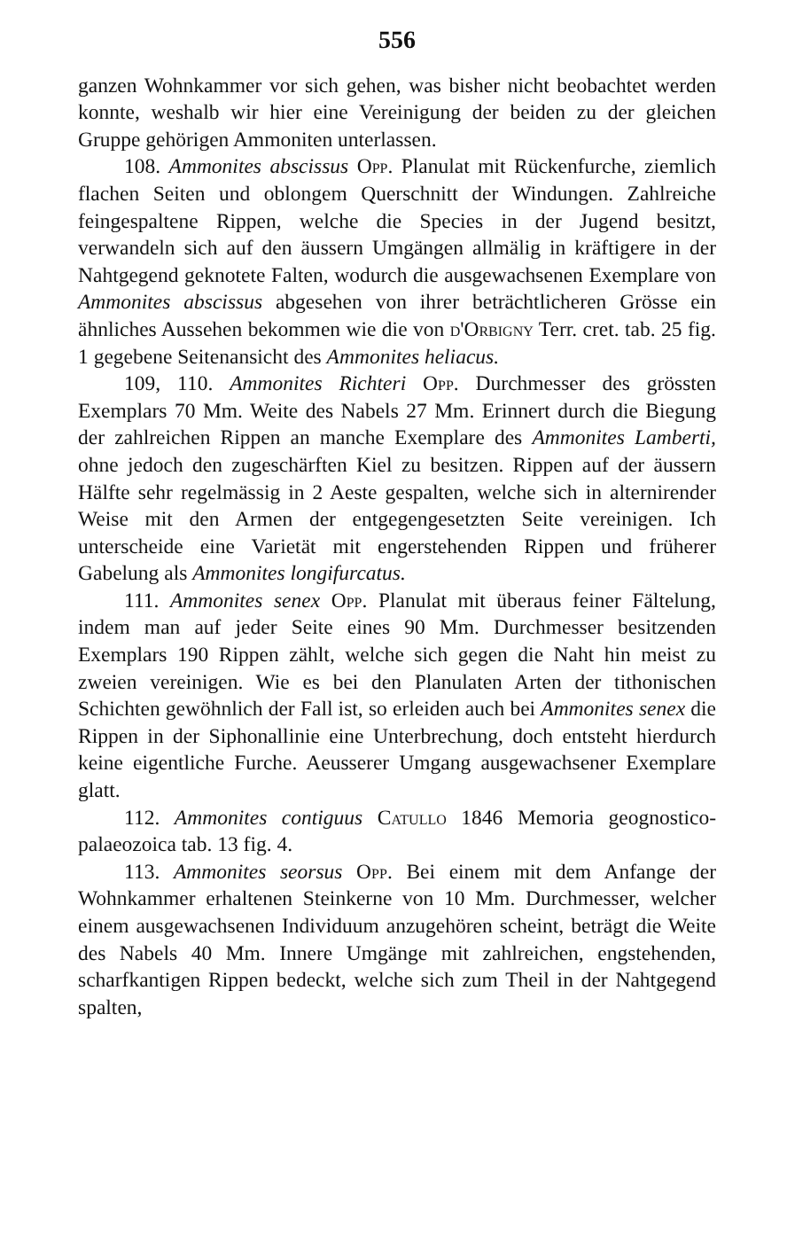556
ganzen Wohnkammer vor sich gehen, was bisher nicht beobachtet werden konnte, weshalb wir hier eine Vereinigung der beiden zu der gleichen Gruppe gehörigen Ammoniten unterlassen.
108. Ammonites abscissus Opp. Planulat mit Rückenfurche, ziemlich flachen Seiten und oblongem Querschnitt der Windungen. Zahlreiche feingespaltene Rippen, welche die Species in der Jugend besitzt, verwandeln sich auf den äussern Umgängen allmälig in kräftigere in der Nahtgegend geknotete Falten, wodurch die ausgewachsenen Exemplare von Ammonites abscissus abgesehen von ihrer beträchtlicheren Grösse ein ähnliches Aussehen bekommen wie die von d'Orbigny Terr. cret. tab. 25 fig. 1 gegebene Seitenansicht des Ammonites heliacus.
109, 110. Ammonites Richteri Opp. Durchmesser des grössten Exemplars 70 Mm. Weite des Nabels 27 Mm. Erinnert durch die Biegung der zahlreichen Rippen an manche Exemplare des Ammonites Lamberti, ohne jedoch den zugeschärften Kiel zu besitzen. Rippen auf der äussern Hälfte sehr regelmässig in 2 Aeste gespalten, welche sich in alternirender Weise mit den Armen der entgegengesetzten Seite vereinigen. Ich unterscheide eine Varietät mit engerstehenden Rippen und früherer Gabelung als Ammonites longifurcatus.
111. Ammonites senex Opp. Planulat mit überaus feiner Fältelung, indem man auf jeder Seite eines 90 Mm. Durchmesser besitzenden Exemplars 190 Rippen zählt, welche sich gegen die Naht hin meist zu zweien vereinigen. Wie es bei den Planulaten Arten der tithonischen Schichten gewöhnlich der Fall ist, so erleiden auch bei Ammonites senex die Rippen in der Siphonallinie eine Unterbrechung, doch entsteht hierdurch keine eigentliche Furche. Aeusserer Umgang ausgewachsener Exemplare glatt.
112. Ammonites contiguus Catullo 1846 Memoria geognostico-palaeozoica tab. 13 fig. 4.
113. Ammonites seorsus Opp. Bei einem mit dem Anfange der Wohnkammer erhaltenen Steinkerne von 10 Mm. Durchmesser, welcher einem ausgewachsenen Individuum anzugehören scheint, beträgt die Weite des Nabels 40 Mm. Innere Umgänge mit zahlreichen, engstehenden, scharfkantigen Rippen bedeckt, welche sich zum Theil in der Nahtgegend spalten,